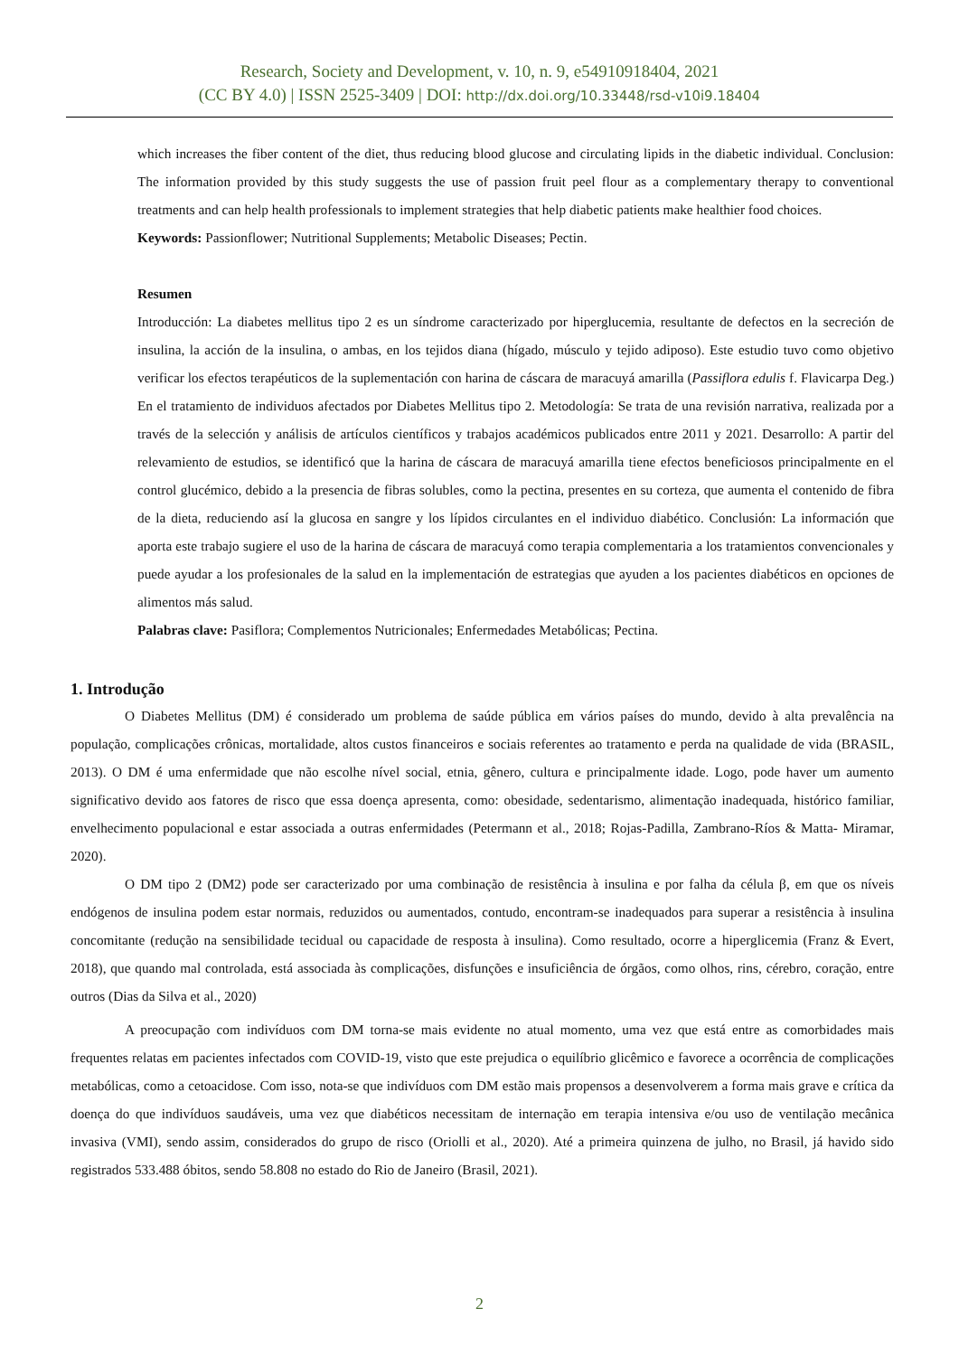Research, Society and Development, v. 10, n. 9, e54910918404, 2021
(CC BY 4.0) | ISSN 2525-3409 | DOI: http://dx.doi.org/10.33448/rsd-v10i9.18404
which increases the fiber content of the diet, thus reducing blood glucose and circulating lipids in the diabetic individual. Conclusion: The information provided by this study suggests the use of passion fruit peel flour as a complementary therapy to conventional treatments and can help health professionals to implement strategies that help diabetic patients make healthier food choices.
Keywords: Passionflower; Nutritional Supplements; Metabolic Diseases; Pectin.
Resumen
Introducción: La diabetes mellitus tipo 2 es un síndrome caracterizado por hiperglucemia, resultante de defectos en la secreción de insulina, la acción de la insulina, o ambas, en los tejidos diana (hígado, músculo y tejido adiposo). Este estudio tuvo como objetivo verificar los efectos terapéuticos de la suplementación con harina de cáscara de maracuyá amarilla (Passiflora edulis f. Flavicarpa Deg.) En el tratamiento de individuos afectados por Diabetes Mellitus tipo 2. Metodología: Se trata de una revisión narrativa, realizada por a través de la selección y análisis de artículos científicos y trabajos académicos publicados entre 2011 y 2021. Desarrollo: A partir del relevamiento de estudios, se identificó que la harina de cáscara de maracuyá amarilla tiene efectos beneficiosos principalmente en el control glucémico, debido a la presencia de fibras solubles, como la pectina, presentes en su corteza, que aumenta el contenido de fibra de la dieta, reduciendo así la glucosa en sangre y los lípidos circulantes en el individuo diabético. Conclusión: La información que aporta este trabajo sugiere el uso de la harina de cáscara de maracuyá como terapia complementaria a los tratamientos convencionales y puede ayudar a los profesionales de la salud en la implementación de estrategias que ayuden a los pacientes diabéticos en opciones de alimentos más salud.
Palabras clave: Pasiflora; Complementos Nutricionales; Enfermedades Metabólicas; Pectina.
1. Introdução
O Diabetes Mellitus (DM) é considerado um problema de saúde pública em vários países do mundo, devido à alta prevalência na população, complicações crônicas, mortalidade, altos custos financeiros e sociais referentes ao tratamento e perda na qualidade de vida (BRASIL, 2013). O DM é uma enfermidade que não escolhe nível social, etnia, gênero, cultura e principalmente idade. Logo, pode haver um aumento significativo devido aos fatores de risco que essa doença apresenta, como: obesidade, sedentarismo, alimentação inadequada, histórico familiar, envelhecimento populacional e estar associada a outras enfermidades (Petermann et al., 2018; Rojas-Padilla, Zambrano-Ríos & Matta- Miramar, 2020).
O DM tipo 2 (DM2) pode ser caracterizado por uma combinação de resistência à insulina e por falha da célula β, em que os níveis endógenos de insulina podem estar normais, reduzidos ou aumentados, contudo, encontram-se inadequados para superar a resistência à insulina concomitante (redução na sensibilidade tecidual ou capacidade de resposta à insulina). Como resultado, ocorre a hiperglicemia (Franz & Evert, 2018), que quando mal controlada, está associada às complicações, disfunções e insuficiência de órgãos, como olhos, rins, cérebro, coração, entre outros (Dias da Silva et al., 2020)
A preocupação com indivíduos com DM torna-se mais evidente no atual momento, uma vez que está entre as comorbidades mais frequentes relatas em pacientes infectados com COVID-19, visto que este prejudica o equilíbrio glicêmico e favorece a ocorrência de complicações metabólicas, como a cetoacidose. Com isso, nota-se que indivíduos com DM estão mais propensos a desenvolverem a forma mais grave e crítica da doença do que indivíduos saudáveis, uma vez que diabéticos necessitam de internação em terapia intensiva e/ou uso de ventilação mecânica invasiva (VMI), sendo assim, considerados do grupo de risco (Oriolli et al., 2020). Até a primeira quinzena de julho, no Brasil, já havido sido registrados 533.488 óbitos, sendo 58.808 no estado do Rio de Janeiro (Brasil, 2021).
2